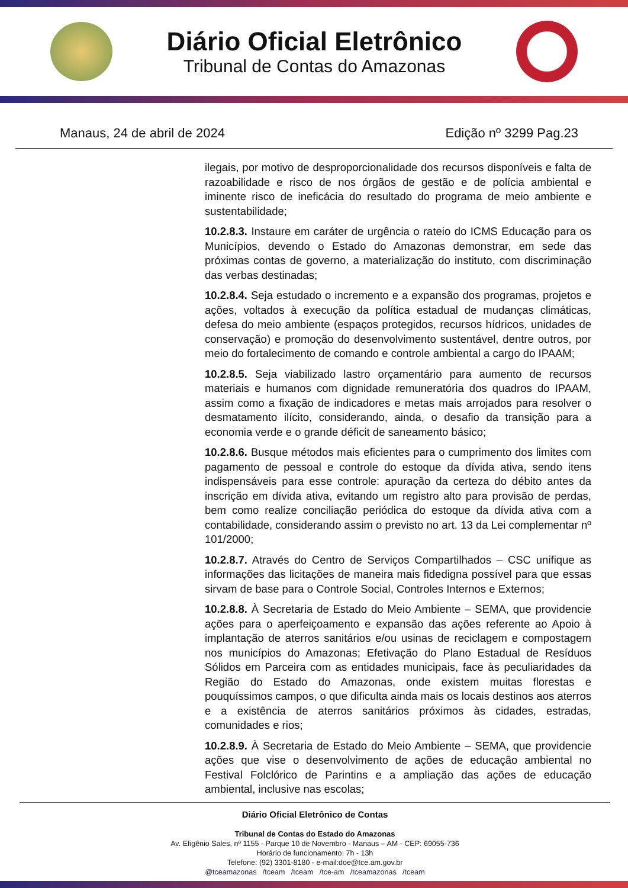Diário Oficial Eletrônico
Tribunal de Contas do Amazonas
Manaus, 24 de abril de 2024 Edição nº 3299 Pag.23
ilegais, por motivo de desproporcionalidade dos recursos disponíveis e falta de razoabilidade e risco de nos órgãos de gestão e de polícia ambiental e iminente risco de ineficácia do resultado do programa de meio ambiente e sustentabilidade;
10.2.8.3. Instaure em caráter de urgência o rateio do ICMS Educação para os Municípios, devendo o Estado do Amazonas demonstrar, em sede das próximas contas de governo, a materialização do instituto, com discriminação das verbas destinadas;
10.2.8.4. Seja estudado o incremento e a expansão dos programas, projetos e ações, voltados à execução da política estadual de mudanças climáticas, defesa do meio ambiente (espaços protegidos, recursos hídricos, unidades de conservação) e promoção do desenvolvimento sustentável, dentre outros, por meio do fortalecimento de comando e controle ambiental a cargo do IPAAM;
10.2.8.5. Seja viabilizado lastro orçamentário para aumento de recursos materiais e humanos com dignidade remuneratória dos quadros do IPAAM, assim como a fixação de indicadores e metas mais arrojados para resolver o desmatamento ilícito, considerando, ainda, o desafio da transição para a economia verde e o grande déficit de saneamento básico;
10.2.8.6. Busque métodos mais eficientes para o cumprimento dos limites com pagamento de pessoal e controle do estoque da dívida ativa, sendo itens indispensáveis para esse controle: apuração da certeza do débito antes da inscrição em dívida ativa, evitando um registro alto para provisão de perdas, bem como realize conciliação periódica do estoque da dívida ativa com a contabilidade, considerando assim o previsto no art. 13 da Lei complementar nº 101/2000;
10.2.8.7. Através do Centro de Serviços Compartilhados – CSC unifique as informações das licitações de maneira mais fidedigna possível para que essas sirvam de base para o Controle Social, Controles Internos e Externos;
10.2.8.8. À Secretaria de Estado do Meio Ambiente – SEMA, que providencie ações para o aperfeiçoamento e expansão das ações referente ao Apoio à implantação de aterros sanitários e/ou usinas de reciclagem e compostagem nos municípios do Amazonas; Efetivação do Plano Estadual de Resíduos Sólidos em Parceira com as entidades municipais, face às peculiaridades da Região do Estado do Amazonas, onde existem muitas florestas e pouquíssimos campos, o que dificulta ainda mais os locais destinos aos aterros e a existência de aterros sanitários próximos às cidades, estradas, comunidades e rios;
10.2.8.9. À Secretaria de Estado do Meio Ambiente – SEMA, que providencie ações que vise o desenvolvimento de ações de educação ambiental no Festival Folclórico de Parintins e a ampliação das ações de educação ambiental, inclusive nas escolas;
Diário Oficial Eletrônico de Contas
Tribunal de Contas do Estado do Amazonas
Av. Efigênio Sales, nº 1155 - Parque 10 de Novembro - Manaus – AM - CEP: 69055-736
Horário de funcionamento: 7h - 13h
Telefone: (92) 3301-8180 - e-mail:doe@tce.am.gov.br
@tceamazonas /tceam /tceam /tce-am /tceamazonas /tceam